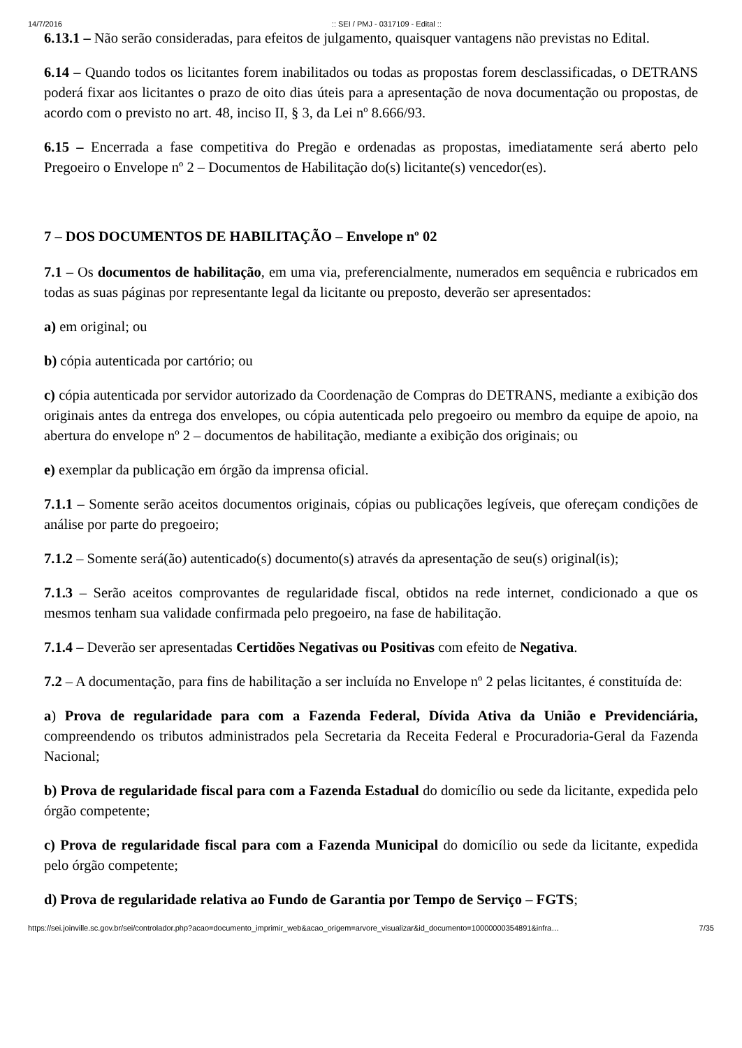14/7/2016:: SEI / PMJ - 0317109 - Edital ::
6.13.1 – Não serão consideradas, para efeitos de julgamento, quaisquer vantagens não previstas no Edital.
6.14 – Quando todos os licitantes forem inabilitados ou todas as propostas forem desclassificadas, o DETRANS poderá fixar aos licitantes o prazo de oito dias úteis para a apresentação de nova documentação ou propostas, de acordo com o previsto no art. 48, inciso II, § 3, da Lei nº 8.666/93.
6.15 – Encerrada a fase competitiva do Pregão e ordenadas as propostas, imediatamente será aberto pelo Pregoeiro o Envelope nº 2 – Documentos de Habilitação do(s) licitante(s) vencedor(es).
7 – DOS DOCUMENTOS DE HABILITAÇÃO – Envelope nº 02
7.1 – Os documentos de habilitação, em uma via, preferencialmente, numerados em sequência e rubricados em todas as suas páginas por representante legal da licitante ou preposto, deverão ser apresentados:
a) em original; ou
b) cópia autenticada por cartório; ou
c) cópia autenticada por servidor autorizado da Coordenação de Compras do DETRANS, mediante a exibição dos originais antes da entrega dos envelopes, ou cópia autenticada pelo pregoeiro ou membro da equipe de apoio, na abertura do envelope nº 2 – documentos de habilitação, mediante a exibição dos originais; ou
e) exemplar da publicação em órgão da imprensa oficial.
7.1.1 – Somente serão aceitos documentos originais, cópias ou publicações legíveis, que ofereçam condições de análise por parte do pregoeiro;
7.1.2 – Somente será(ão) autenticado(s) documento(s) através da apresentação de seu(s) original(is);
7.1.3 – Serão aceitos comprovantes de regularidade fiscal, obtidos na rede internet, condicionado a que os mesmos tenham sua validade confirmada pelo pregoeiro, na fase de habilitação.
7.1.4 – Deverão ser apresentadas Certidões Negativas ou Positivas com efeito de Negativa.
7.2 – A documentação, para fins de habilitação a ser incluída no Envelope nº 2 pelas licitantes, é constituída de:
a) Prova de regularidade para com a Fazenda Federal, Dívida Ativa da União e Previdenciária, compreendendo os tributos administrados pela Secretaria da Receita Federal e Procuradoria-Geral da Fazenda Nacional;
b) Prova de regularidade fiscal para com a Fazenda Estadual do domicílio ou sede da licitante, expedida pelo órgão competente;
c) Prova de regularidade fiscal para com a Fazenda Municipal do domicílio ou sede da licitante, expedida pelo órgão competente;
d) Prova de regularidade relativa ao Fundo de Garantia por Tempo de Serviço – FGTS;
https://sei.joinville.sc.gov.br/sei/controlador.php?acao=documento_imprimir_web&acao_origem=arvore_visualizar&id_documento=10000000354891&infra… 7/35